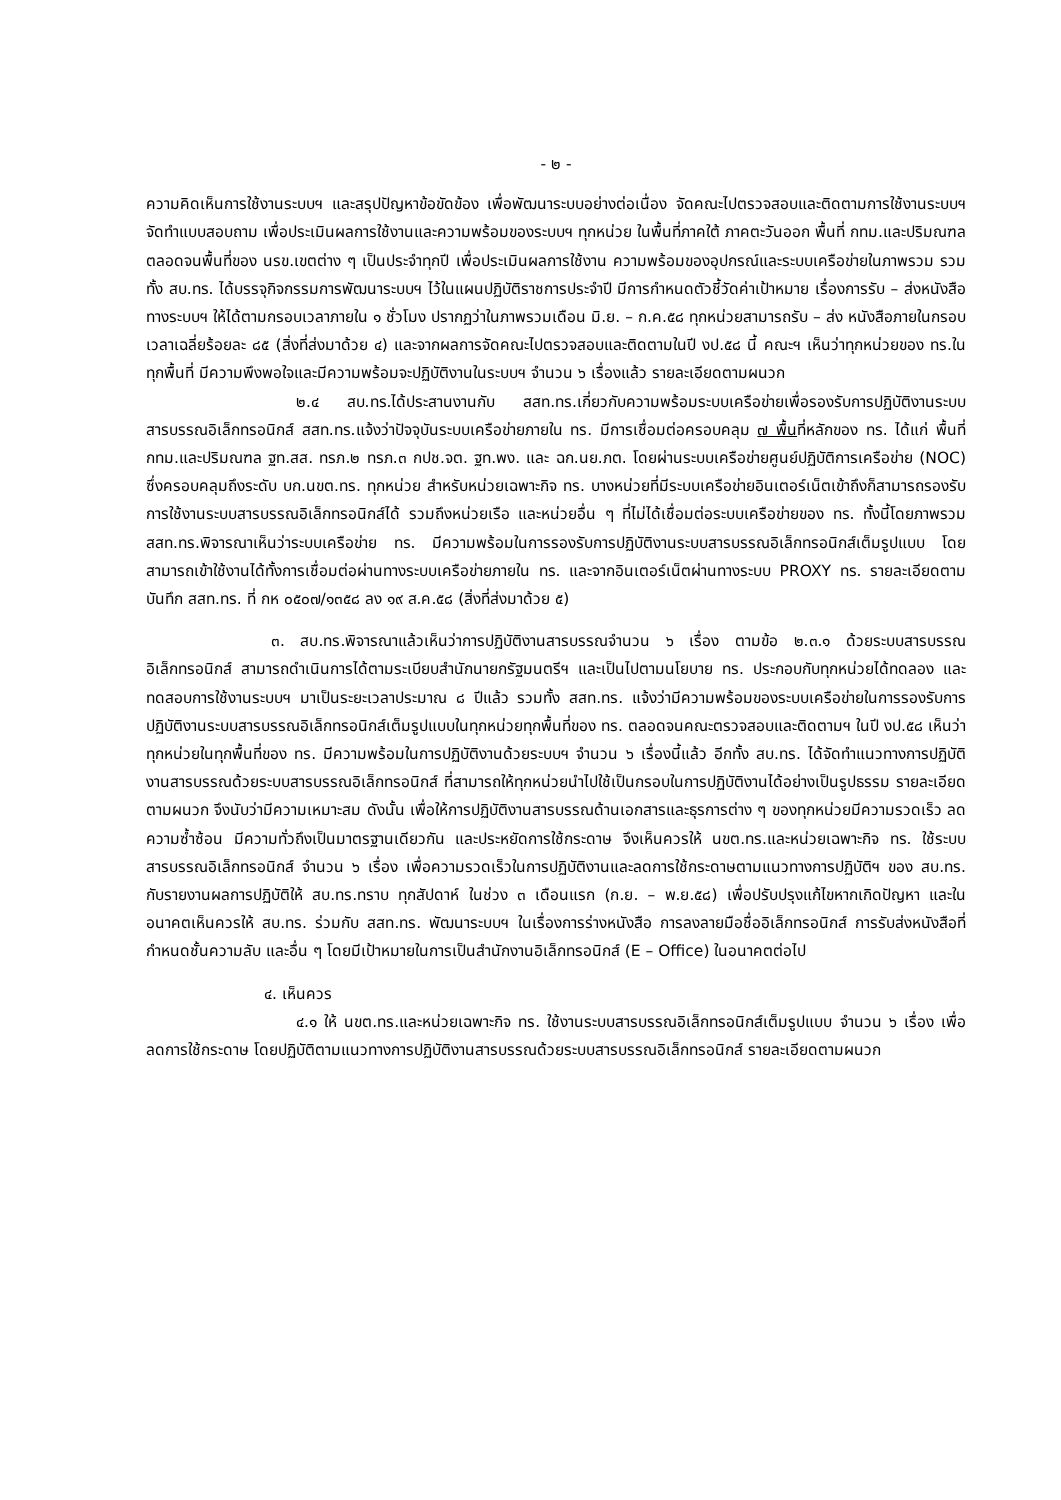- ๒ -
ความคิดเห็นการใช้งานระบบฯ และสรุปปัญหาข้อขัดข้อง เพื่อพัฒนาระบบอย่างต่อเนื่อง จัดคณะไปตรวจสอบและติดตามการใช้งานระบบฯ จัดทำแบบสอบถาม เพื่อประเมินผลการใช้งานและความพร้อมของระบบฯ ทุกหน่วย ในพื้นที่ภาคใต้ ภาคตะวันออก พื้นที่ กทม.และปริมณฑล ตลอดจนพื้นที่ของ นรข.เขตต่าง ๆ เป็นประจำทุกปี เพื่อประเมินผลการใช้งาน ความพร้อมของอุปกรณ์และระบบเครือข่ายในภาพรวม รวมทั้ง สบ.ทร. ได้บรรจุกิจกรรมการพัฒนาระบบฯ ไว้ในแผนปฏิบัติราชการประจำปี มีการกำหนดตัวชี้วัดค่าเป้าหมาย เรื่องการรับ – ส่งหนังสือทางระบบฯ ให้ได้ตามกรอบเวลาภายใน ๑ ชั่วโมง ปรากฏว่าในภาพรวมเดือน มิ.ย. – ก.ค.๕๘ ทุกหน่วยสามารถรับ – ส่ง หนังสือภายในกรอบเวลาเฉลี่ยร้อยละ ๘๕ (สิ่งที่ส่งมาด้วย ๔) และจากผลการจัดคณะไปตรวจสอบและติดตามในปี งป.๕๘ นี้ คณะฯ เห็นว่าทุกหน่วยของ ทร.ในทุกพื้นที่ มีความพึงพอใจและมีความพร้อมจะปฏิบัติงานในระบบฯ จำนวน ๖ เรื่องแล้ว รายละเอียดตามผนวก
๒.๔ สบ.ทร.ได้ประสานงานกับ สสท.ทร.เกี่ยวกับความพร้อมระบบเครือข่ายเพื่อรองรับการปฏิบัติงานระบบสารบรรณอิเล็กทรอนิกส์ สสท.ทร.แจ้งว่าปัจจุบันระบบเครือข่ายภายใน ทร. มีการเชื่อมต่อครอบคลุม ๗ พื้นที่หลักของ ทร. ได้แก่ พื้นที่ กทม.และปริมณฑล ฐท.สส. ทรภ.๒ ทรภ.๓ กปช.จต. ฐท.พง. และ ฉก.นย.ภต. โดยผ่านระบบเครือข่ายศูนย์ปฏิบัติการเครือข่าย (NOC) ซึ่งครอบคลุมถึงระดับ บก.นขต.ทร. ทุกหน่วย สำหรับหน่วยเฉพาะกิจ ทร. บางหน่วยที่มีระบบเครือข่ายอินเตอร์เน็ตเข้าถึงก็สามารถรองรับการใช้งานระบบสารบรรณอิเล็กทรอนิกส์ได้ รวมถึงหน่วยเรือ และหน่วยอื่น ๆ ที่ไม่ได้เชื่อมต่อระบบเครือข่ายของ ทร. ทั้งนี้โดยภาพรวม สสท.ทร.พิจารณาเห็นว่าระบบเครือข่าย ทร. มีความพร้อมในการรองรับการปฏิบัติงานระบบสารบรรณอิเล็กทรอนิกส์เต็มรูปแบบ โดยสามารถเข้าใช้งานได้ทั้งการเชื่อมต่อผ่านทางระบบเครือข่ายภายใน ทร. และจากอินเตอร์เน็ตผ่านทางระบบ PROXY ทร. รายละเอียดตามบันทึก สสท.ทร. ที่ กห ๐๕๐๗/๑๓๕๘ ลง ๑๙ ส.ค.๕๘ (สิ่งที่ส่งมาด้วย ๕)
๓. สบ.ทร.พิจารณาแล้วเห็นว่าการปฏิบัติงานสารบรรณจำนวน ๖ เรื่อง ตามข้อ ๒.๓.๑ ด้วยระบบสารบรรณอิเล็กทรอนิกส์ สามารถดำเนินการได้ตามระเบียบสำนักนายกรัฐมนตรีฯ และเป็นไปตามนโยบาย ทร. ประกอบกับทุกหน่วยได้ทดลอง และทดสอบการใช้งานระบบฯ มาเป็นระยะเวลาประมาณ ๘ ปีแล้ว รวมทั้ง สสท.ทร. แจ้งว่ามีความพร้อมของระบบเครือข่ายในการรองรับการปฏิบัติงานระบบสารบรรณอิเล็กทรอนิกส์เต็มรูปแบบในทุกหน่วยทุกพื้นที่ของ ทร. ตลอดจนคณะตรวจสอบและติดตามฯ ในปี งป.๕๘ เห็นว่าทุกหน่วยในทุกพื้นที่ของ ทร. มีความพร้อมในการปฏิบัติงานด้วยระบบฯ จำนวน ๖ เรื่องนี้แล้ว อีกทั้ง สบ.ทร. ได้จัดทำแนวทางการปฏิบัติงานสารบรรณด้วยระบบสารบรรณอิเล็กทรอนิกส์ ที่สามารถให้ทุกหน่วยนำไปใช้เป็นกรอบในการปฏิบัติงานได้อย่างเป็นรูปธรรม รายละเอียดตามผนวก จึงนับว่ามีความเหมาะสม ดังนั้น เพื่อให้การปฏิบัติงานสารบรรณด้านเอกสารและธุรการต่าง ๆ ของทุกหน่วยมีความรวดเร็ว ลดความซ้ำซ้อน มีความทั่วถึงเป็นมาตรฐานเดียวกัน และประหยัดการใช้กระดาษ จึงเห็นควรให้ นขต.ทร.และหน่วยเฉพาะกิจ ทร. ใช้ระบบสารบรรณอิเล็กทรอนิกส์ จำนวน ๖ เรื่อง เพื่อความรวดเร็วในการปฏิบัติงานและลดการใช้กระดาษตามแนวทางการปฏิบัติฯ ของ สบ.ทร. กับรายงานผลการปฏิบัติให้ สบ.ทร.ทราบ ทุกสัปดาห์ ในช่วง ๓ เดือนแรก (ก.ย. – พ.ย.๕๘) เพื่อปรับปรุงแก้ไขหากเกิดปัญหา และในอนาคตเห็นควรให้ สบ.ทร. ร่วมกับ สสท.ทร. พัฒนาระบบฯ ในเรื่องการร่างหนังสือ การลงลายมือชื่ออิเล็กทรอนิกส์ การรับส่งหนังสือที่กำหนดชั้นความลับ และอื่น ๆ โดยมีเป้าหมายในการเป็นสำนักงานอิเล็กทรอนิกส์ (E – Office) ในอนาคตต่อไป
๔. เห็นควร
๔.๑ ให้ นขต.ทร.และหน่วยเฉพาะกิจ ทร. ใช้งานระบบสารบรรณอิเล็กทรอนิกส์เต็มรูปแบบ จำนวน ๖ เรื่อง เพื่อลดการใช้กระดาษ โดยปฏิบัติตามแนวทางการปฏิบัติงานสารบรรณด้วยระบบสารบรรณอิเล็กทรอนิกส์ รายละเอียดตามผนวก